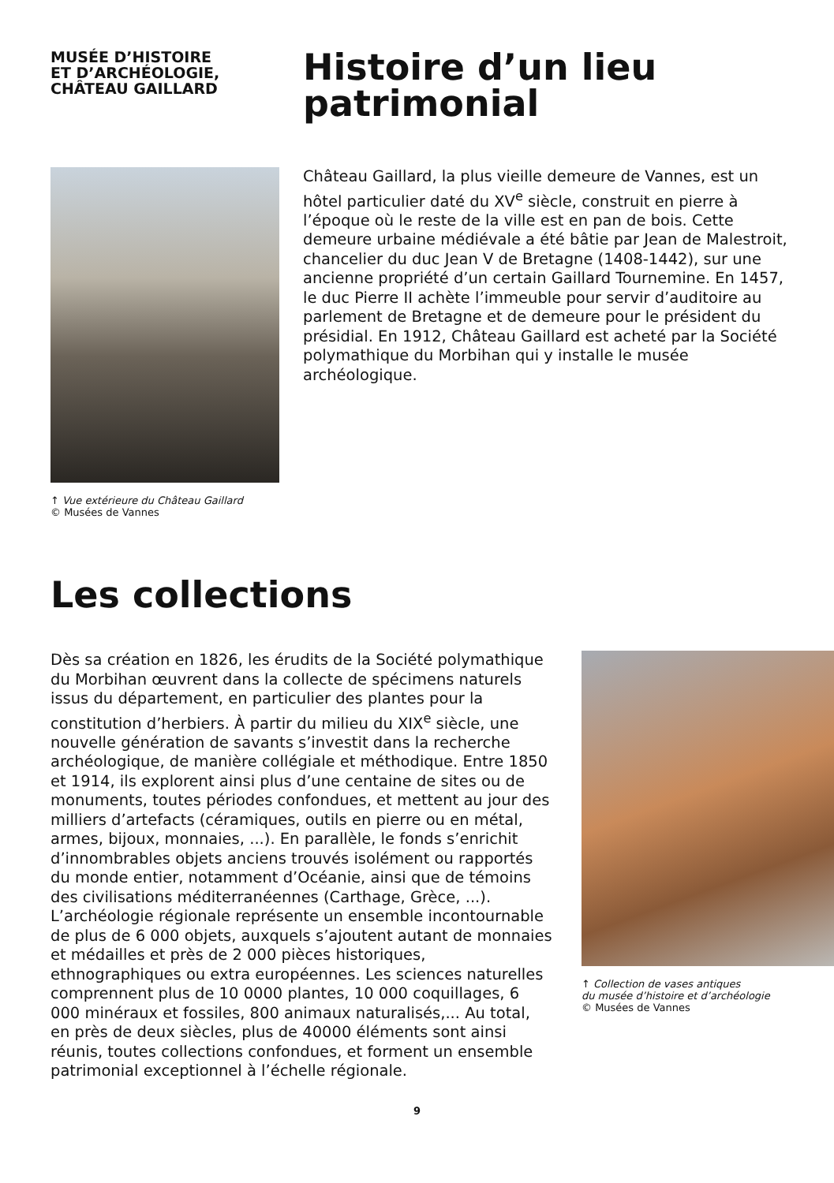MUSÉE D’HISTOIRE
ET D’ARCHÉOLOGIE,
CHÂTEAU GAILLARD
Histoire d’un lieu patrimonial
↑ Vue extérieure du Château Gaillard
© Musées de Vannes
Château Gaillard, la plus vieille demeure de Vannes, est un hôtel particulier daté du XV<sup>e</sup> siècle, construit en pierre à l’époque où le reste de la ville est en pan de bois. Cette demeure urbaine médiévale a été bâtie par Jean de Malestroit, chancelier du duc Jean V de Bretagne (1408-1442), sur une ancienne propriété d’un certain Gaillard Tournemine. En 1457, le duc Pierre II achète l’immeuble pour servir d’auditoire au parlement de Bretagne et de demeure pour le président du présidial. En 1912, Château Gaillard est acheté par la Société polymathique du Morbihan qui y installe le musée archéologique.
Les collections
Dès sa création en 1826, les érudits de la Société polymathique du Morbihan œuvrent dans la collecte de spécimens naturels issus du département, en particulier des plantes pour la constitution d’herbiers. À partir du milieu du XIX<sup>e</sup> siècle, une nouvelle génération de savants s’investit dans la recherche archéologique, de manière collégiale et méthodique. Entre 1850 et 1914, ils explorent ainsi plus d’une centaine de sites ou de monuments, toutes périodes confondues, et mettent au jour des milliers d’artefacts (céramiques, outils en pierre ou en métal, armes, bijoux, monnaies, ...). En parallèle, le fonds s’enrichit d’innombrables objets anciens trouvés isolément ou rapportés du monde entier, notamment d’Océanie, ainsi que de témoins des civilisations méditerranéennes (Carthage, Grèce, ...). L’archéologie régionale représente un ensemble incontournable de plus de 6 000 objets, auxquels s’ajoutent autant de monnaies et médailles et près de 2 000 pièces historiques, ethnographiques ou extra européennes. Les sciences naturelles comprennent plus de 10 0000 plantes, 10 000 coquillages, 6 000 minéraux et fossiles, 800 animaux naturalisés,... Au total, en près de deux siècles, plus de 40000 éléments sont ainsi réunis, toutes collections confondues, et forment un ensemble patrimonial exceptionnel à l’échelle régionale.
↑ Collection de vases antiques
du musée d’histoire et d’archéologie
© Musées de Vannes
9